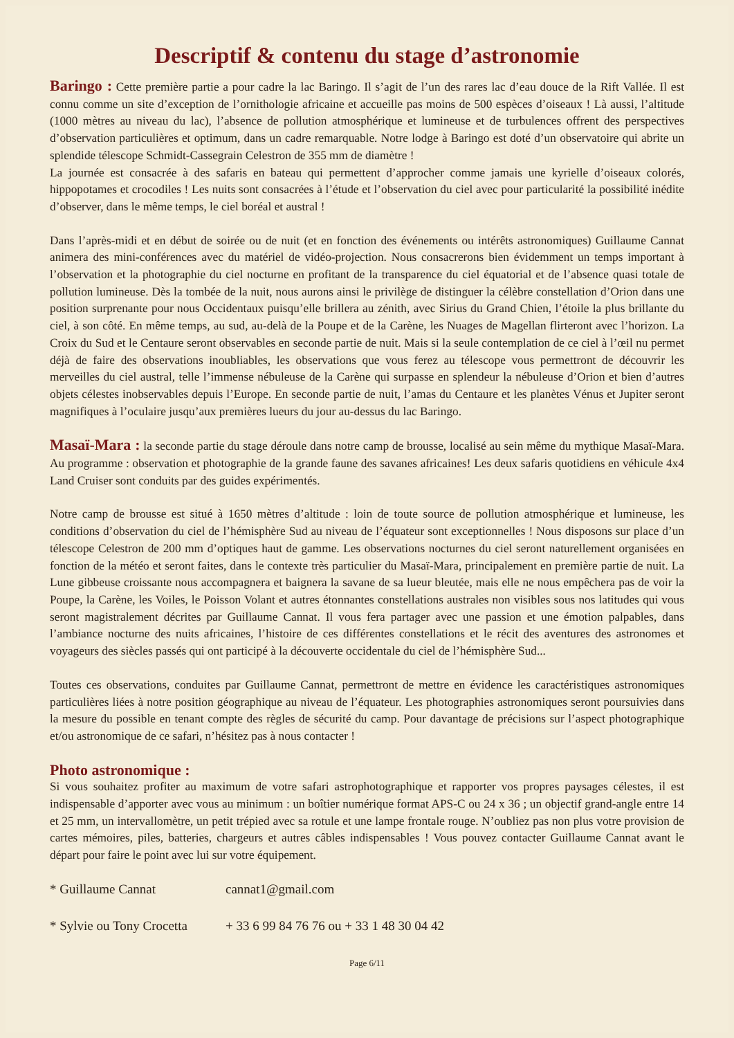Descriptif & contenu du stage d’astronomie
Baringo : Cette première partie a pour cadre la lac Baringo. Il s’agit de l’un des rares lac d’eau douce de la Rift Vallée. Il est connu comme un site d’exception de l’ornithologie africaine et accueille pas moins de 500 espèces d’oiseaux ! Là aussi, l’altitude (1000 mètres au niveau du lac), l’absence de pollution atmosphérique et lumineuse et de turbulences offrent des perspectives d’observation particulières et optimum, dans un cadre remarquable. Notre lodge à Baringo est doté d’un observatoire qui abrite un splendide télescope Schmidt-Cassegrain Celestron de 355 mm de diamètre !
La journée est consacrée à des safaris en bateau qui permettent d’approcher comme jamais une kyrielle d’oiseaux colorés, hippopotames et crocodiles ! Les nuits sont consacrées à l’étude et l’observation du ciel avec pour particularité la possibilité inédite d’observer, dans le même temps, le ciel boréal et austral !
Dans l’après-midi et en début de soirée ou de nuit (et en fonction des événements ou intérêts astronomiques) Guillaume Cannat animera des mini-conférences avec du matériel de vidéo-projection. Nous consacrerons bien évidemment un temps important à l’observation et la photographie du ciel nocturne en profitant de la transparence du ciel équatorial et de l’absence quasi totale de pollution lumineuse. Dès la tombée de la nuit, nous aurons ainsi le privilège de distinguer la célèbre constellation d’Orion dans une position surprenante pour nous Occidentaux puisqu’elle brillera au zénith, avec Sirius du Grand Chien, l’étoile la plus brillante du ciel, à son côté. En même temps, au sud, au-delà de la Poupe et de la Carène, les Nuages de Magellan flirteront avec l’horizon. La Croix du Sud et le Centaure seront observables en seconde partie de nuit. Mais si la seule contemplation de ce ciel à l’œil nu permet déjà de faire des observations inoubliables, les observations que vous ferez au télescope vous permettront de découvrir les merveilles du ciel austral, telle l’immense nébuleuse de la Carène qui surpasse en splendeur la nébuleuse d’Orion et bien d’autres objets célestes inobservables depuis l’Europe. En seconde partie de nuit, l’amas du Centaure et les planètes Vénus et Jupiter seront magnifiques à l’oculaire jusqu’aux premières lueurs du jour au-dessus du lac Baringo.
Masaï-Mara : la seconde partie du stage déroule dans notre camp de brousse, localisé au sein même du mythique Masaï-Mara. Au programme : observation et photographie de la grande faune des savanes africaines! Les deux safaris quotidiens en véhicule 4x4 Land Cruiser sont conduits par des guides expérimentés.
Notre camp de brousse est situé à 1650 mètres d’altitude : loin de toute source de pollution atmosphérique et lumineuse, les conditions d’observation du ciel de l’hémisphère Sud au niveau de l’équateur sont exceptionnelles ! Nous disposons sur place d’un télescope Celestron de 200 mm d’optiques haut de gamme. Les observations nocturnes du ciel seront naturellement organisées en fonction de la météo et seront faites, dans le contexte très particulier du Masaï-Mara, principalement en première partie de nuit. La Lune gibbeuse croissante nous accompagnera et baignera la savane de sa lueur bleutée, mais elle ne nous empêchera pas de voir la Poupe, la Carène, les Voiles, le Poisson Volant et autres étonnantes constellations australes non visibles sous nos latitudes qui vous seront magistralement décrites par Guillaume Cannat. Il vous fera partager avec une passion et une émotion palpables, dans l’ambiance nocturne des nuits africaines, l’histoire de ces différentes constellations et le récit des aventures des astronomes et voyageurs des siècles passés qui ont participé à la découverte occidentale du ciel de l’hémisphère Sud...
Toutes ces observations, conduites par Guillaume Cannat, permettront de mettre en évidence les caractéristiques astronomiques particulières liées à notre position géographique au niveau de l’équateur. Les photographies astronomiques seront poursuivies dans la mesure du possible en tenant compte des règles de sécurité du camp. Pour davantage de précisions sur l’aspect photographique et/ou astronomique de ce safari, n’hésitez pas à nous contacter !
Photo astronomique :
Si vous souhaitez profiter au maximum de votre safari astrophotographique et rapporter vos propres paysages célestes, il est indispensable d’apporter avec vous au minimum : un boîtier numérique format APS-C ou 24 x 36 ; un objectif grand-angle entre 14 et 25 mm, un intervallomètre, un petit trépied avec sa rotule et une lampe frontale rouge. N’oubliez pas non plus votre provision de cartes mémoires, piles, batteries, chargeurs et autres câbles indispensables ! Vous pouvez contacter Guillaume Cannat avant le départ pour faire le point avec lui sur votre équipement.
* Guillaume Cannat cannat1@gmail.com
* Sylvie ou Tony Crocetta + 33 6 99 84 76 76 ou + 33 1 48 30 04 42
Page 6/11